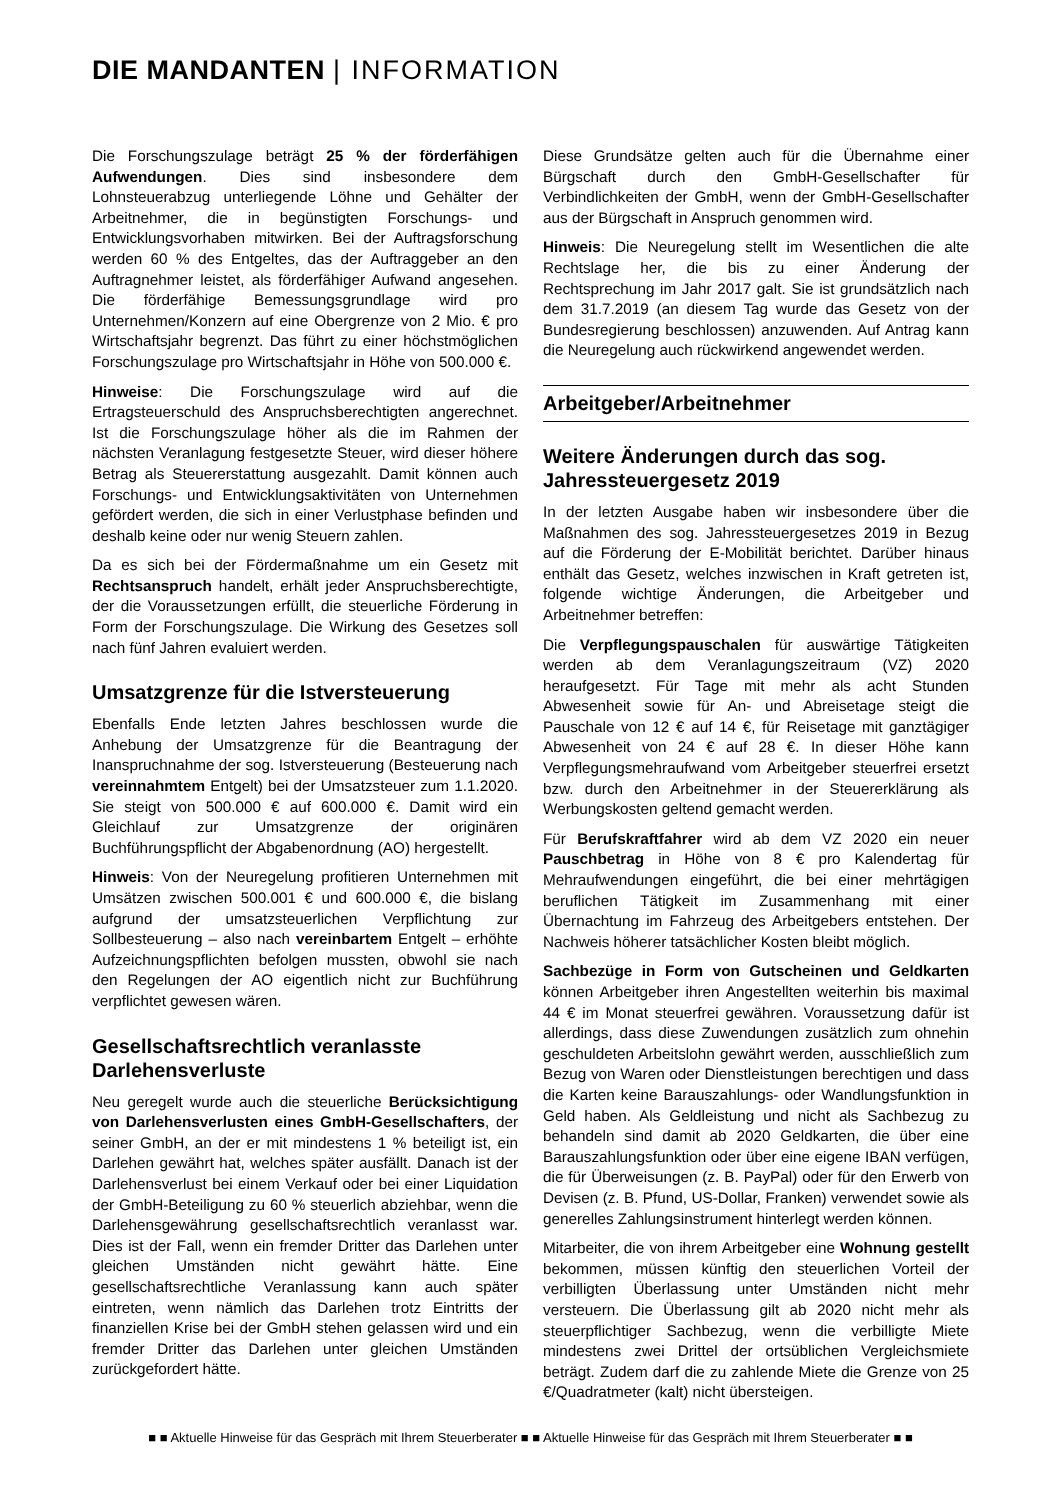DIE MANDANTEN | INFORMATION
Die Forschungszulage beträgt 25 % der förderfähigen Aufwendungen. Dies sind insbesondere dem Lohnsteuerabzug unterliegende Löhne und Gehälter der Arbeitnehmer, die in begünstigten Forschungs- und Entwicklungsvorhaben mitwirken. Bei der Auftragsforschung werden 60 % des Entgeltes, das der Auftraggeber an den Auftragnehmer leistet, als förderfähiger Aufwand angesehen. Die förderfähige Bemessungsgrundlage wird pro Unternehmen/Konzern auf eine Obergrenze von 2 Mio. € pro Wirtschaftsjahr begrenzt. Das führt zu einer höchstmöglichen Forschungszulage pro Wirtschaftsjahr in Höhe von 500.000 €.
Hinweise: Die Forschungszulage wird auf die Ertragsteuerschuld des Anspruchsberechtigten angerechnet. Ist die Forschungszulage höher als die im Rahmen der nächsten Veranlagung festgesetzte Steuer, wird dieser höhere Betrag als Steuererstattung ausgezahlt. Damit können auch Forschungs- und Entwicklungsaktivitäten von Unternehmen gefördert werden, die sich in einer Verlustphase befinden und deshalb keine oder nur wenig Steuern zahlen.
Da es sich bei der Fördermaßnahme um ein Gesetz mit Rechtsanspruch handelt, erhält jeder Anspruchsberechtigte, der die Voraussetzungen erfüllt, die steuerliche Förderung in Form der Forschungszulage. Die Wirkung des Gesetzes soll nach fünf Jahren evaluiert werden.
Umsatzgrenze für die Istversteuerung
Ebenfalls Ende letzten Jahres beschlossen wurde die Anhebung der Umsatzgrenze für die Beantragung der Inanspruchnahme der sog. Istversteuerung (Besteuerung nach vereinnahmtem Entgelt) bei der Umsatzsteuer zum 1.1.2020. Sie steigt von 500.000 € auf 600.000 €. Damit wird ein Gleichlauf zur Umsatzgrenze der originären Buchführungspflicht der Abgabenordnung (AO) hergestellt.
Hinweis: Von der Neuregelung profitieren Unternehmen mit Umsätzen zwischen 500.001 € und 600.000 €, die bislang aufgrund der umsatzsteuerlichen Verpflichtung zur Sollbesteuerung – also nach vereinbartem Entgelt – erhöhte Aufzeichnungspflichten befolgen mussten, obwohl sie nach den Regelungen der AO eigentlich nicht zur Buchführung verpflichtet gewesen wären.
Gesellschaftsrechtlich veranlasste Darlehensverluste
Neu geregelt wurde auch die steuerliche Berücksichtigung von Darlehensverlusten eines GmbH-Gesellschafters, der seiner GmbH, an der er mit mindestens 1 % beteiligt ist, ein Darlehen gewährt hat, welches später ausfällt. Danach ist der Darlehensverlust bei einem Verkauf oder bei einer Liquidation der GmbH-Beteiligung zu 60 % steuerlich abziehbar, wenn die Darlehensgewährung gesellschaftsrechtlich veranlasst war. Dies ist der Fall, wenn ein fremder Dritter das Darlehen unter gleichen Umständen nicht gewährt hätte. Eine gesellschaftsrechtliche Veranlassung kann auch später eintreten, wenn nämlich das Darlehen trotz Eintritts der finanziellen Krise bei der GmbH stehen gelassen wird und ein fremder Dritter das Darlehen unter gleichen Umständen zurückgefordert hätte.
Diese Grundsätze gelten auch für die Übernahme einer Bürgschaft durch den GmbH-Gesellschafter für Verbindlichkeiten der GmbH, wenn der GmbH-Gesellschafter aus der Bürgschaft in Anspruch genommen wird.
Hinweis: Die Neuregelung stellt im Wesentlichen die alte Rechtslage her, die bis zu einer Änderung der Rechtsprechung im Jahr 2017 galt. Sie ist grundsätzlich nach dem 31.7.2019 (an diesem Tag wurde das Gesetz von der Bundesregierung beschlossen) anzuwenden. Auf Antrag kann die Neuregelung auch rückwirkend angewendet werden.
Arbeitgeber/Arbeitnehmer
Weitere Änderungen durch das sog. Jahressteuergesetz 2019
In der letzten Ausgabe haben wir insbesondere über die Maßnahmen des sog. Jahressteuergesetzes 2019 in Bezug auf die Förderung der E-Mobilität berichtet. Darüber hinaus enthält das Gesetz, welches inzwischen in Kraft getreten ist, folgende wichtige Änderungen, die Arbeitgeber und Arbeitnehmer betreffen:
Die Verpflegungspauschalen für auswärtige Tätigkeiten werden ab dem Veranlagungszeitraum (VZ) 2020 heraufgesetzt. Für Tage mit mehr als acht Stunden Abwesenheit sowie für An- und Abreisetage steigt die Pauschale von 12 € auf 14 €, für Reisetage mit ganztägiger Abwesenheit von 24 € auf 28 €. In dieser Höhe kann Verpflegungsmehraufwand vom Arbeitgeber steuerfrei ersetzt bzw. durch den Arbeitnehmer in der Steuererklärung als Werbungskosten geltend gemacht werden.
Für Berufskraftfahrer wird ab dem VZ 2020 ein neuer Pauschbetrag in Höhe von 8 € pro Kalendertag für Mehraufwendungen eingeführt, die bei einer mehrtägigen beruflichen Tätigkeit im Zusammenhang mit einer Übernachtung im Fahrzeug des Arbeitgebers entstehen. Der Nachweis höherer tatsächlicher Kosten bleibt möglich.
Sachbezüge in Form von Gutscheinen und Geldkarten können Arbeitgeber ihren Angestellten weiterhin bis maximal 44 € im Monat steuerfrei gewähren. Voraussetzung dafür ist allerdings, dass diese Zuwendungen zusätzlich zum ohnehin geschuldeten Arbeitslohn gewährt werden, ausschließlich zum Bezug von Waren oder Dienstleistungen berechtigen und dass die Karten keine Barauszahlungs- oder Wandlungsfunktion in Geld haben. Als Geldleistung und nicht als Sachbezug zu behandeln sind damit ab 2020 Geldkarten, die über eine Barauszahlungsfunktion oder über eine eigene IBAN verfügen, die für Überweisungen (z. B. PayPal) oder für den Erwerb von Devisen (z. B. Pfund, US-Dollar, Franken) verwendet sowie als generelles Zahlungsinstrument hinterlegt werden können.
Mitarbeiter, die von ihrem Arbeitgeber eine Wohnung gestellt bekommen, müssen künftig den steuerlichen Vorteil der verbilligten Überlassung unter Umständen nicht mehr versteuern. Die Überlassung gilt ab 2020 nicht mehr als steuerpflichtiger Sachbezug, wenn die verbilligte Miete mindestens zwei Drittel der ortsüblichen Vergleichsmiete beträgt. Zudem darf die zu zahlende Miete die Grenze von 25 €/Quadratmeter (kalt) nicht übersteigen.
■ ■ Aktuelle Hinweise für das Gespräch mit Ihrem Steuerberater ■ ■ Aktuelle Hinweise für das Gespräch mit Ihrem Steuerberater ■ ■